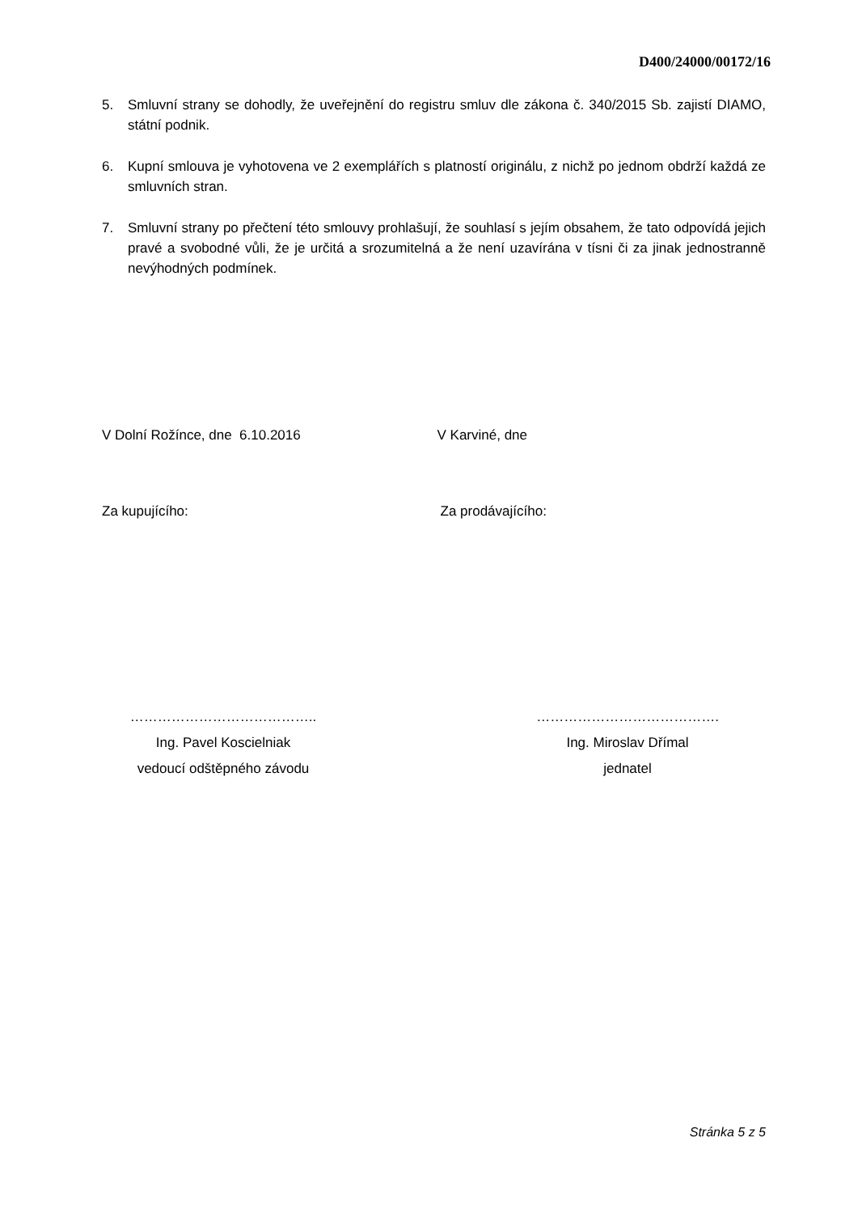D400/24000/00172/16
5. Smluvní strany se dohodly, že uveřejnění do registru smluv dle zákona č. 340/2015 Sb. zajistí DIAMO, státní podnik.
6. Kupní smlouva je vyhotovena ve 2 exemplářích s platností originálu, z nichž po jednom obdrží každá ze smluvních stran.
7. Smluvní strany po přečtení této smlouvy prohlašují, že souhlasí s jejím obsahem, že tato odpovídá jejich pravé a svobodné vůli, že je určitá a srozumitelná a že není uzavírána v tísni či za jinak jednostranně nevýhodných podmínek.
V Dolní Rožínce, dne 6.10.2016
V Karviné, dne
Za kupujícího: Za prodávajícího:
…………………………………..
Ing. Pavel Koscielniak
vedoucí odštěpného závodu
………………………………….
Ing. Miroslav Dřímal
jednatel
Stránka 5 z 5